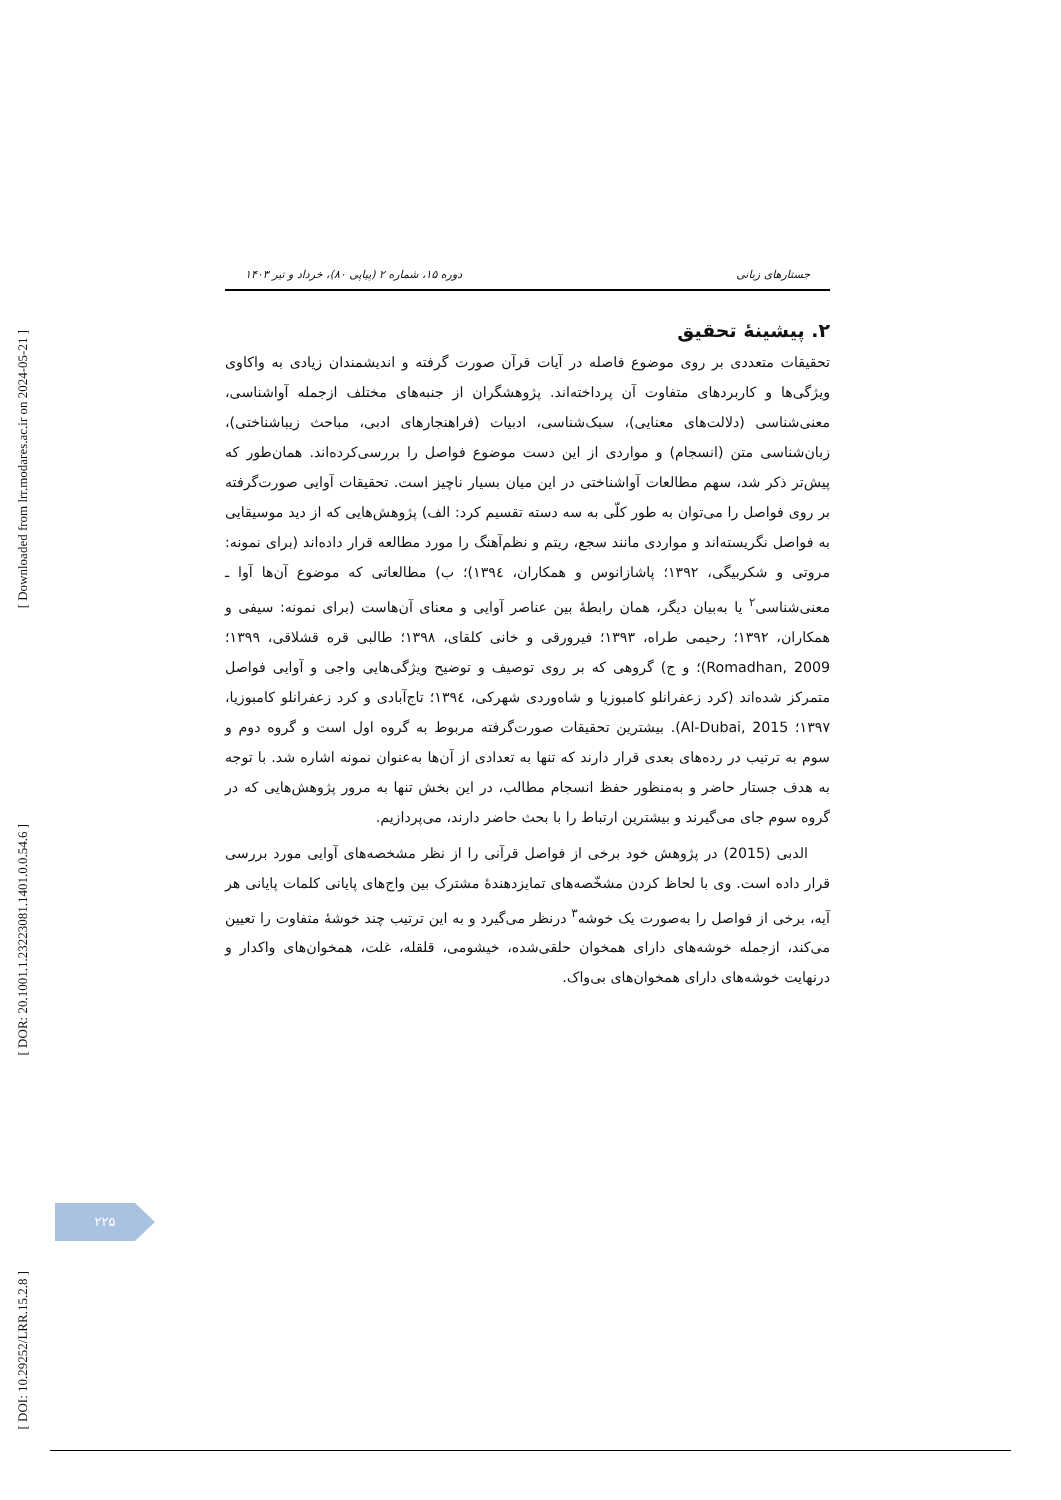[ Downloaded from lrr.modares.ac.ir on 2024-05-21 ]
[ DOR: 20.1001.1.23223081.1401.0.0.54.6 ]
[ DOI: 10.29252/LRR.15.2.8 ]
جستارهای زبانی دوره ۱۵، شماره ۲ (پیاپی ۸۰)، خرداد و تیر ۱۴۰۳
۲. پیشینهٔ تحقیق
تحقیقات متعددی بر روی موضوع فاصله در آیات قرآن صورت گرفته و اندیشمندان زیادی به واکاوی ویژگی‌ها و کاربردهای متفاوت آن پرداخته‌اند. پژوهشگران از جنبه‌های مختلف ازجمله آواشناسی، معنی‌شناسی (دلالت‌های معنایی)، سبک‌شناسی، ادبیات (فراهنجارهای ادبی، مباحث زیباشناختی)، زبان‌شناسی متن (انسجام) و مواردی از این دست موضوع فواصل را بررسی‌کرده‌اند. همان‌طور که پیش‌تر ذکر شد، سهم مطالعات آواشناختی در این میان بسیار ناچیز است. تحقیقات آوایی صورت‌گرفته بر روی فواصل را می‌توان به طور کلّی به سه دسته تقسیم کرد: الف) پژوهش‌هایی که از دید موسیقایی به فواصل نگریسته‌اند و مواردی مانند سجع، ریتم و نظم‌آهنگ را مورد مطالعه قرار داده‌اند (برای نمونه: مروتی و شکربیگی، ۱۳۹۲؛ پاشازانوس و همکاران، ۱۳۹٤)؛ ب) مطالعاتی که موضوع آن‌ها آوا ـ معنی‌شناسی<sup>۲</sup> یا به‌بیان دیگر، همان رابطهٔ بین عناصر آوایی و معنای آن‌هاست (برای نمونه: سیفی و همکاران، ۱۳۹۲؛ رحیمی طراه، ۱۳۹۳؛ فیرورقی و خانی کلقای، ۱۳۹۸؛ طالبی قره قشلاقی، ۱۳۹۹؛ Romadhan, 2009)؛ و ج) گروهی که بر روی توصیف و توضیح ویژگی‌هایی واجی و آوایی فواصل متمرکز شده‌اند (کرد زعفرانلو کامبوزیا و شاه‌وردی شهرکی، ۱۳۹٤؛ تاج‌آبادی و کرد زعفرانلو کامبوزیا، ۱۳۹۷؛ Al-Dubai, 2015). بیشترین تحقیقات صورت‌گرفته مربوط به گروه اول است و گروه دوم و سوم به ترتیب در رده‌های بعدی قرار دارند که تنها به تعدادی از آن‌ها به‌عنوان نمونه اشاره شد. با توجه به هدف جستار حاضر و به‌منظور حفظ انسجام مطالب، در این بخش تنها به مرور پژوهش‌هایی که در گروه سوم جای می‌گیرند و بیشترین ارتباط را با بحث حاضر دارند، می‌پردازیم.
الدبی (2015) در پژوهش خود برخی از فواصل قرآنی را از نظر مشخصه‌های آوایی مورد بررسی قرار داده است. وی با لحاظ کردن مشخّصه‌های تمایزدهندهٔ مشترک بین واج‌های پایانی کلمات پایانی هر آیه، برخی از فواصل را به‌صورت یک خوشه<sup>۳</sup> درنظر می‌گیرد و به این ترتیب چند خوشهٔ متفاوت را تعیین می‌کند، ازجمله خوشه‌های دارای همخوان حلقی‌شده، خیشومی، قلقله، غلت، همخوان‌های واکدار و درنهایت خوشه‌های دارای همخوان‌های بی‌واک.
۲۲۵